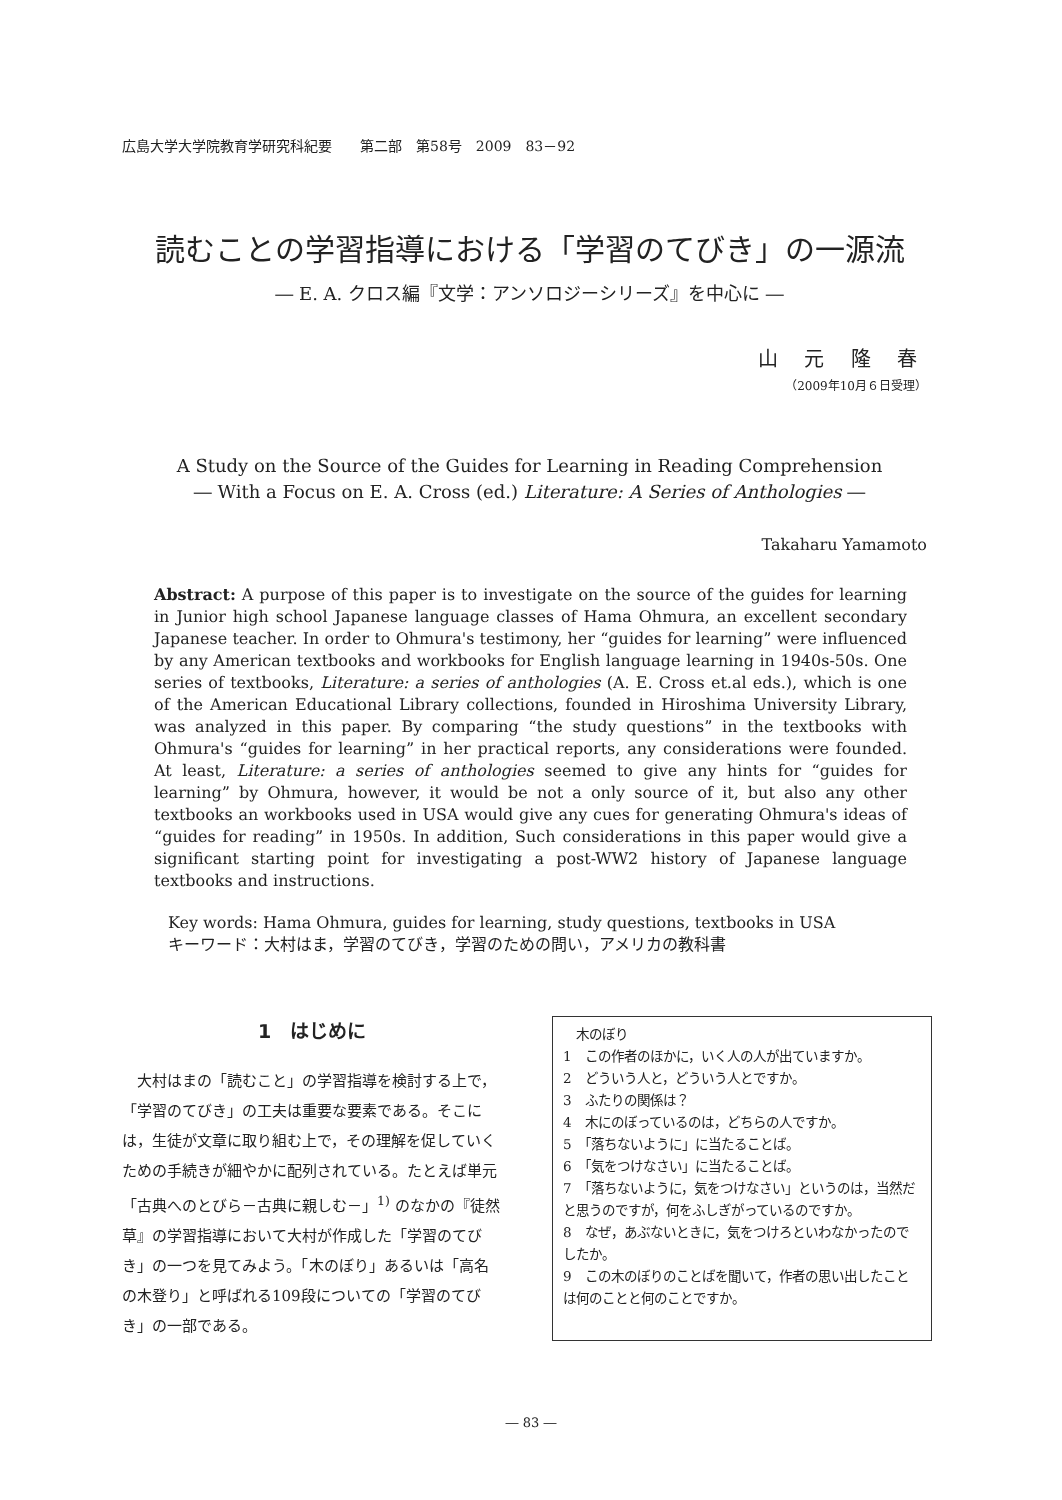広島大学大学院教育学研究科紀要　　第二部　第58号　2009　83－92
読むことの学習指導における「学習のてびき」の一源流
― E. A. クロス編『文学：アンソロジーシリーズ』を中心に ―
山 元 隆 春
（2009年10月６日受理）
A Study on the Source of the Guides for Learning in Reading Comprehension
― With a Focus on E. A. Cross (ed.) Literature: A Series of Anthologies ―
Takaharu Yamamoto
Abstract: A purpose of this paper is to investigate on the source of the guides for learning in Junior high school Japanese language classes of Hama Ohmura, an excellent secondary Japanese teacher. In order to Ohmura's testimony, her “guides for learning” were influenced by any American textbooks and workbooks for English language learning in 1940s-50s. One series of textbooks, Literature: a series of anthologies (A. E. Cross et.al eds.), which is one of the American Educational Library collections, founded in Hiroshima University Library, was analyzed in this paper. By comparing “the study questions” in the textbooks with Ohmura's “guides for learning” in her practical reports, any considerations were founded. At least, Literature: a series of anthologies seemed to give any hints for “guides for learning” by Ohmura, however, it would be not a only source of it, but also any other textbooks an workbooks used in USA would give any cues for generating Ohmura's ideas of “guides for reading” in 1950s. In addition, Such considerations in this paper would give a significant starting point for investigating a post-WW2 history of Japanese language textbooks and instructions.
Key words: Hama Ohmura, guides for learning, study questions, textbooks in USA
キーワード：大村はま，学習のてびき，学習のための問い，アメリカの教科書
1　はじめに
　大村はまの「読むこと」の学習指導を検討する上で，「学習のてびき」の工夫は重要な要素である。そこには，生徒が文章に取り組む上で，その理解を促していくための手続きが細やかに配列されている。たとえば単元「古典へのとびら－古典に親しむ－」<sup>1)</sup> のなかの『徒然草』の学習指導において大村が作成した「学習のてびき」の一つを見てみよう。「木のぼり」あるいは「高名の木登り」と呼ばれる109段についての「学習のてびき」の一部である。
　木のぼり
1　この作者のほかに，いく人の人が出ていますか。
2　どういう人と，どういう人とですか。
3　ふたりの関係は？
4　木にのぼっているのは，どちらの人ですか。
5　「落ちないように」に当たることば。
6　「気をつけなさい」に当たることば。
7　「落ちないように，気をつけなさい」というのは，当然だと思うのですが，何をふしぎがっているのですか。
8　なぜ，あぶないときに，気をつけろといわなかったのでしたか。
9　この木のぼりのことばを聞いて，作者の思い出したことは何のことと何のことですか。
― 83 ―